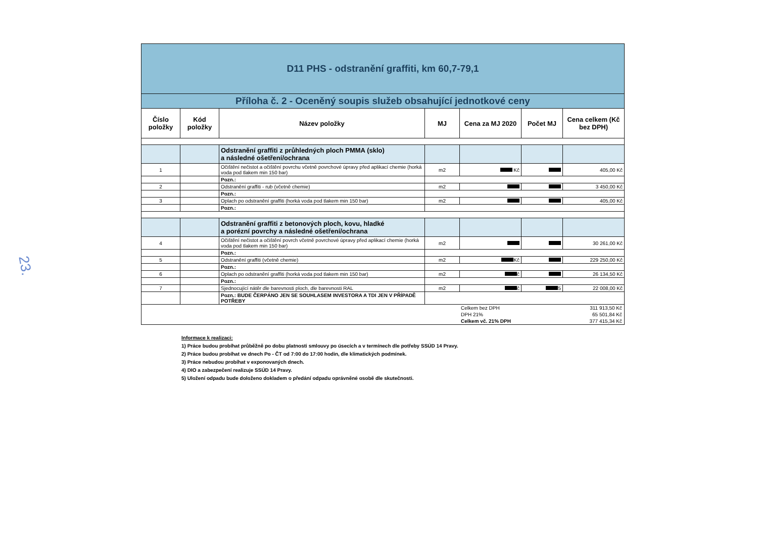23.
| D11 PHS - odstranění graffiti, km 60,7-79,1 | | | | | | |
| Příloha č. 2 - Oceněný soupis služeb obsahující jednotkové ceny | | | | | | |
| Číslo položky | Kód položky | Název položky | MJ | Cena za MJ 2020 | Počet MJ | Cena celkem (Kč bez DPH) |
| | | Odstranění graffiti z průhledných ploch PMMA (sklo) a následné ošetření/ochrana | | | | |
| 1 | | Očištění nečistot a očištění povrchu včetně povrchové úpravy před aplikací chemie (horká voda pod tlakem min 150 bar) | m2 | Kč | | 405,00 Kč |
| | | Pozn.: | | | | |
| 2 | | Odstranění graffiti - rub (včetně chemie) | m2 | | | 3 450,00 Kč |
| | | Pozn.: | | | | |
| 3 | | Oplach po odstranění graffiti (horká voda pod tlakem min 150 bar) | m2 | | | 405,00 Kč |
| | | Pozn.: | | | | |
| | | Odstranění graffiti z betonových ploch, kovu, hladké a porézní povrchy a následné ošetření/ochrana | | | | |
| 4 | | Očištění nečistot a očištění povrch včetně povrchové úpravy před aplikací chemie (horká voda pod tlakem min 150 bar) | m2 | | | 30 261,00 Kč |
| | | Pozn.: | | | | |
| 5 | | Odstranění graffiti (včetně chemie) | m2 | Kč | | 229 250,00 Kč |
| | | Pozn.: | | | | |
| 6 | | Oplach po odstranění graffiti (horká voda pod tlakem min 150 bar) | m2 | č | | 26 134,50 Kč |
| | | Pozn.: | | | | |
| 7 | | Sjednocující nátěr dle barevnosti ploch, dle barevnosti RAL | m2 | č | 5 | 22 008,00 Kč |
| | | Pozn.: BUDE ČERPÁNO JEN SE SOUHLASEM INVESTORA A TDI JEN V PŘÍPADĚ POTŘEBY | | | | |
| / / Celkem bez DPH / 311 913,50 Kč / / / DPH 21% / 65 501,84 Kč / / / Celkem vč. 21% DPH / 377 415,34 Kč / | | | | | | |
Informace k realizaci:
1) Práce budou probíhat průběžně po dobu platnosti smlouvy po úsecích a v termínech dle potřeby SSÚD 14 Pravy.
2) Práce budou probíhat ve dnech Po - ČT od 7:00 do 17:00 hodin, dle klimatických podmínek.
3) Práce nebudou probíhat v exponovaných dnech.
4) DIO a zabezpečení realizuje SSÚD 14 Pravy.
5) Uložení odpadu bude doloženo dokladem o předání odpadu oprávněné osobě dle skutečnosti.